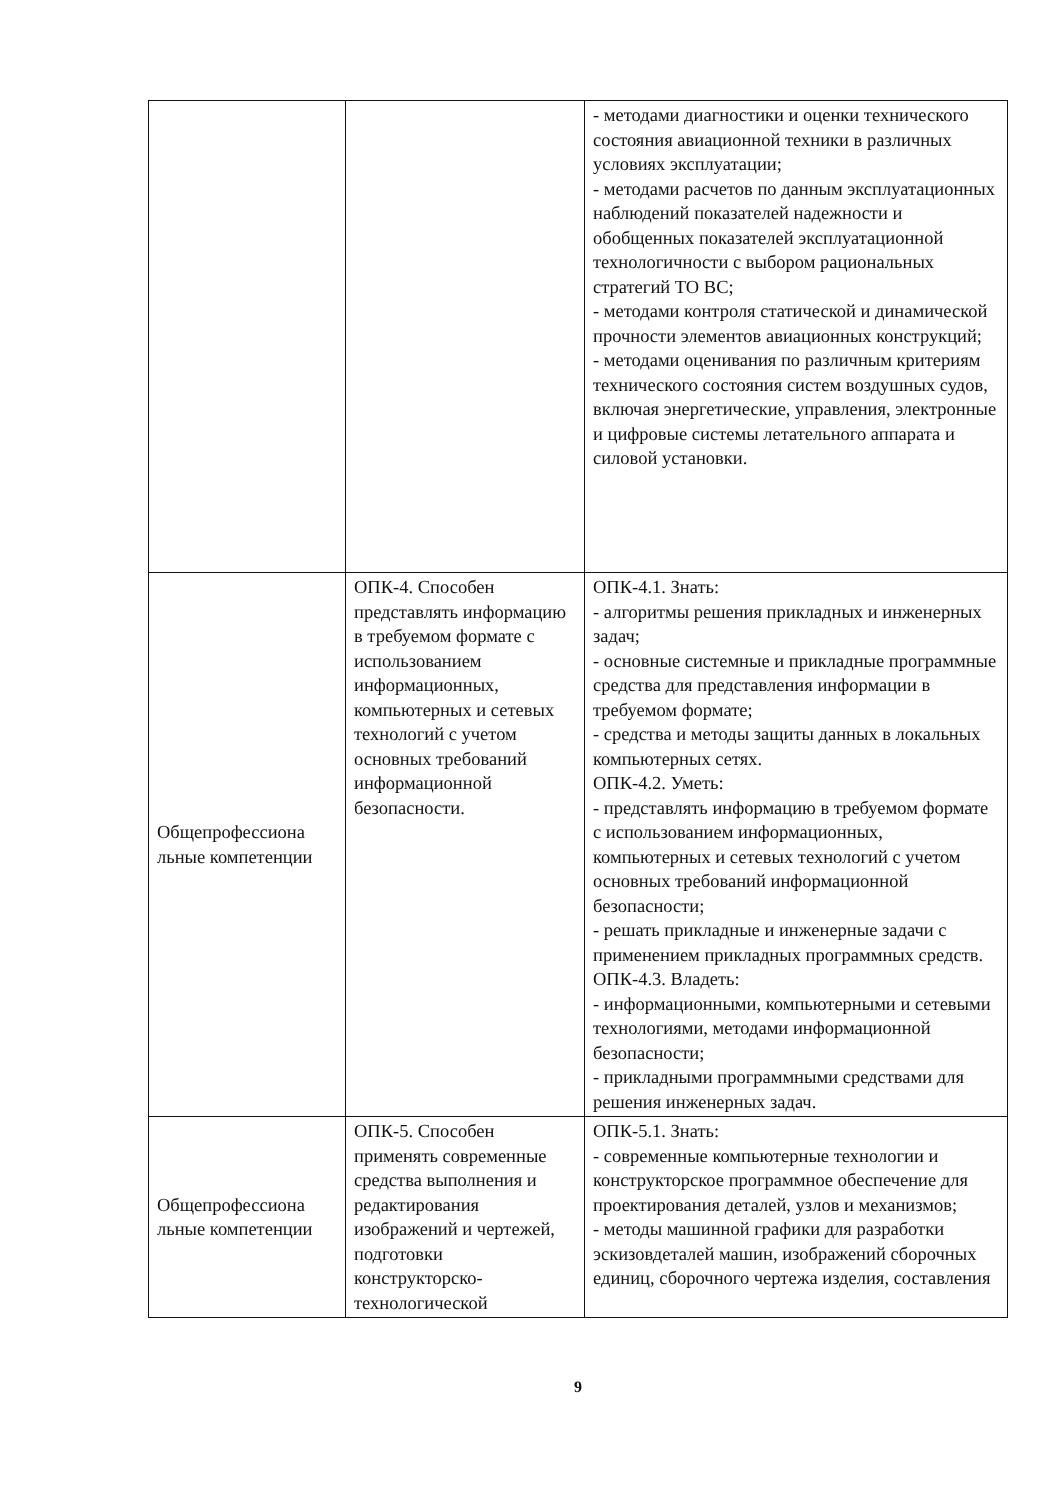| | | - методами диагностики и оценки технического состояния авиационной техники в различных условиях эксплуатации; - методами расчетов по данным эксплуатационных наблюдений показателей надежности и обобщенных показателей эксплуатационной технологичности с выбором рациональных стратегий ТО ВС; - методами контроля статической и динамической прочности элементов авиационных конструкций; - методами оценивания по различным критериям технического состояния систем воздушных судов, включая энергетические, управления, электронные и цифровые системы летательного аппарата и силовой установки. |
| Общепрофессиона льные компетенции | ОПК-4. Способен представлять информацию в требуемом формате с использованием информационных, компьютерных и сетевых технологий с учетом основных требований информационной безопасности. | ОПК-4.1. Знать: - алгоритмы решения прикладных и инженерных задач; - основные системные и прикладные программные средства для представления информации в требуемом формате; - средства и методы защиты данных в локальных компьютерных сетях. ОПК-4.2. Уметь: - представлять информацию в требуемом формате с использованием информационных, компьютерных и сетевых технологий с учетом основных требований информационной безопасности; - решать прикладные и инженерные задачи с применением прикладных программных средств. ОПК-4.3. Владеть: - информационными, компьютерными и сетевыми технологиями, методами информационной безопасности; - прикладными программными средствами для решения инженерных задач. |
| Общепрофессиона льные компетенции | ОПК-5. Способен применять современные средства выполнения и редактирования изображений и чертежей, подготовки конструкторско-технологической | ОПК-5.1. Знать: - современные компьютерные технологии и конструкторское программное обеспечение для проектирования деталей, узлов и механизмов; - методы машинной графики для разработки эскизовдеталей машин, изображений сборочных единиц, сборочного чертежа изделия, составления |
9